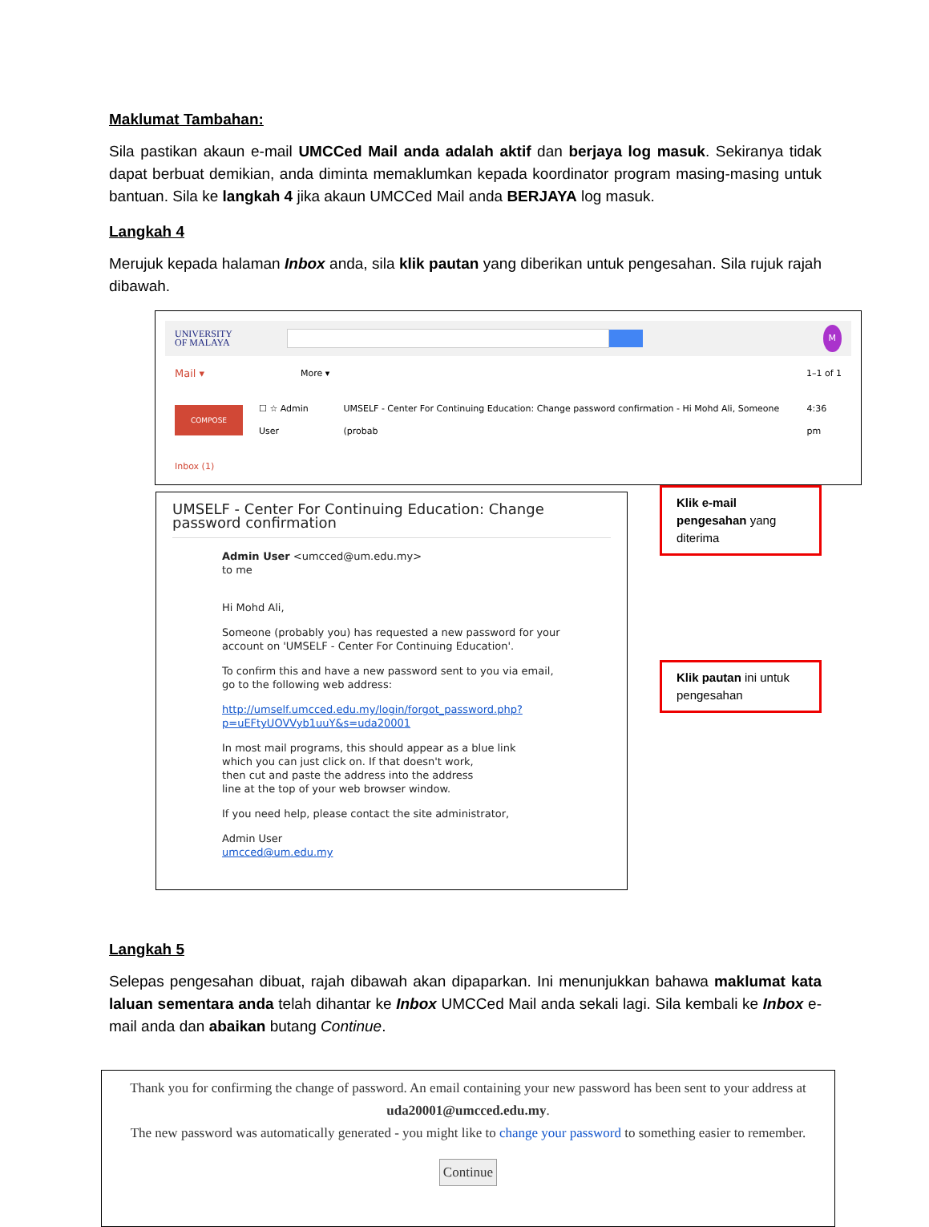Maklumat Tambahan:
Sila pastikan akaun e-mail UMCCed Mail anda adalah aktif dan berjaya log masuk. Sekiranya tidak dapat berbuat demikian, anda diminta memaklumkan kepada koordinator program masing-masing untuk bantuan. Sila ke langkah 4 jika akaun UMCCed Mail anda BERJAYA log masuk.
Langkah 4
Merujuk kepada halaman Inbox anda, sila klik pautan yang diberikan untuk pengesahan. Sila rujuk rajah dibawah.
UNIVERSITY
OF MALAYA
M
Mail ▾ More ▾ 1–1 of 1
COMPOSE ☐ ☆ Admin User UMSELF - Center For Continuing Education: Change password confirmation - Hi Mohd Ali, Someone (probab 4:36 pm
Inbox (1)
UMSELF - Center For Continuing Education: Change password confirmation
Admin User <umcced@um.edu.my>
to me
Hi Mohd Ali,
Someone (probably you) has requested a new password for your
account on 'UMSELF - Center For Continuing Education'.
To confirm this and have a new password sent to you via email,
go to the following web address:
http://umself.umcced.edu.my/login/forgot_password.php?p=uEFtyUOVVyb1uuY&s=uda20001
In most mail programs, this should appear as a blue link
which you can just click on. If that doesn't work,
then cut and paste the address into the address
line at the top of your web browser window.
If you need help, please contact the site administrator,
Admin User
umcced@um.edu.my
Klik e-mail pengesahan yang diterima
Klik pautan ini untuk pengesahan
Langkah 5
Selepas pengesahan dibuat, rajah dibawah akan dipaparkan. Ini menunjukkan bahawa maklumat kata laluan sementara anda telah dihantar ke Inbox UMCCed Mail anda sekali lagi. Sila kembali ke Inbox e-mail anda dan abaikan butang Continue.
Thank you for confirming the change of password. An email containing your new password has been sent to your address at
uda20001@umcced.edu.my.
The new password was automatically generated - you might like to change your password to something easier to remember.
Continue